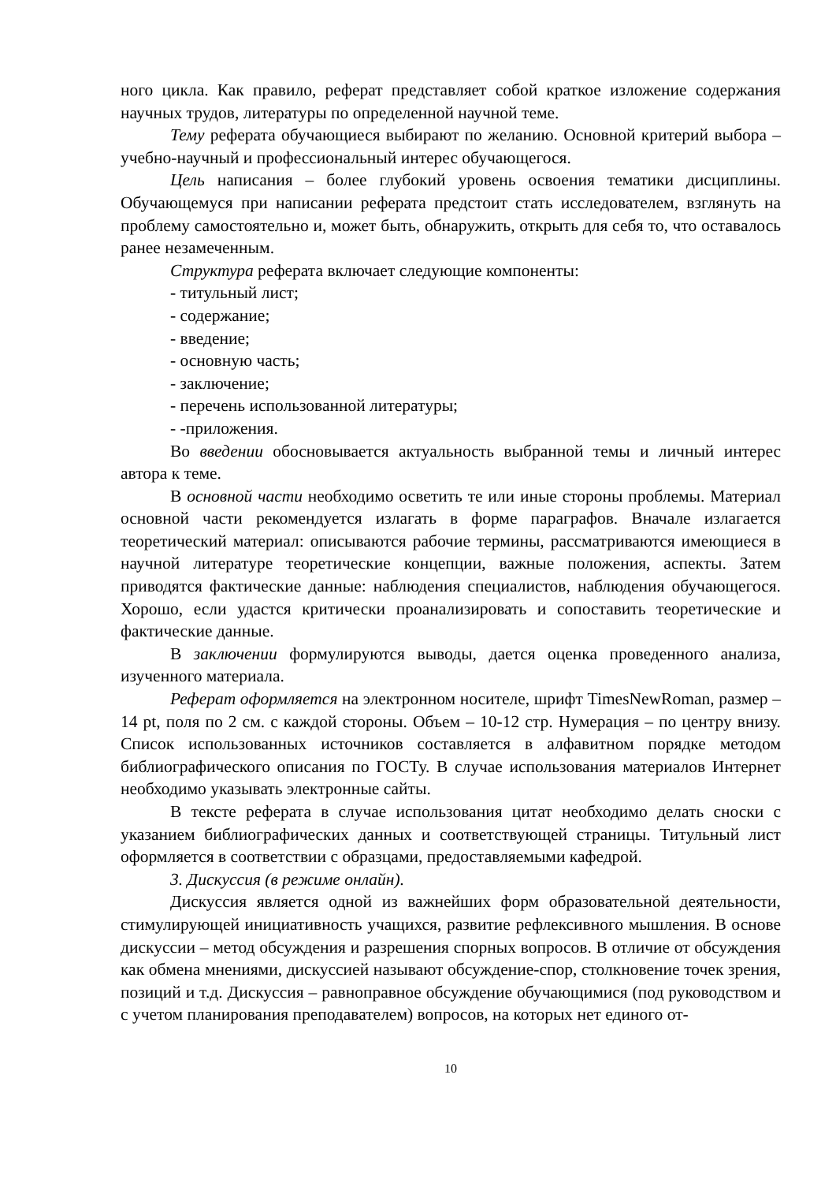ного цикла. Как правило, реферат представляет собой краткое изложение содержания научных трудов, литературы по определенной научной теме.
Тему реферата обучающиеся выбирают по желанию. Основной критерий выбора – учебно-научный и профессиональный интерес обучающегося.
Цель написания – более глубокий уровень освоения тематики дисциплины. Обучающемуся при написании реферата предстоит стать исследователем, взглянуть на проблему самостоятельно и, может быть, обнаружить, открыть для себя то, что оставалось ранее незамеченным.
Структура реферата включает следующие компоненты:
- титульный лист;
- содержание;
- введение;
- основную часть;
- заключение;
- перечень использованной литературы;
- -приложения.
Во введении обосновывается актуальность выбранной темы и личный интерес автора к теме.
В основной части необходимо осветить те или иные стороны проблемы. Материал основной части рекомендуется излагать в форме параграфов. Вначале излагается теоретический материал: описываются рабочие термины, рассматриваются имеющиеся в научной литературе теоретические концепции, важные положения, аспекты. Затем приводятся фактические данные: наблюдения специалистов, наблюдения обучающегося. Хорошо, если удастся критически проанализировать и сопоставить теоретические и фактические данные.
В заключении формулируются выводы, дается оценка проведенного анализа, изученного материала.
Реферат оформляется на электронном носителе, шрифт TimesNewRoman, размер – 14 pt, поля по 2 см. с каждой стороны. Объем – 10-12 стр. Нумерация – по центру внизу. Список использованных источников составляется в алфавитном порядке методом библиографического описания по ГОСТу. В случае использования материалов Интернет необходимо указывать электронные сайты.
В тексте реферата в случае использования цитат необходимо делать сноски с указанием библиографических данных и соответствующей страницы. Титульный лист оформляется в соответствии с образцами, предоставляемыми кафедрой.
3. Дискуссия (в режиме онлайн).
Дискуссия является одной из важнейших форм образовательной деятельности, стимулирующей инициативность учащихся, развитие рефлексивного мышления. В основе дискуссии – метод обсуждения и разрешения спорных вопросов. В отличие от обсуждения как обмена мнениями, дискуссией называют обсуждение-спор, столкновение точек зрения, позиций и т.д. Дискуссия – равноправное обсуждение обучающимися (под руководством и с учетом планирования преподавателем) вопросов, на которых нет единого от-
10